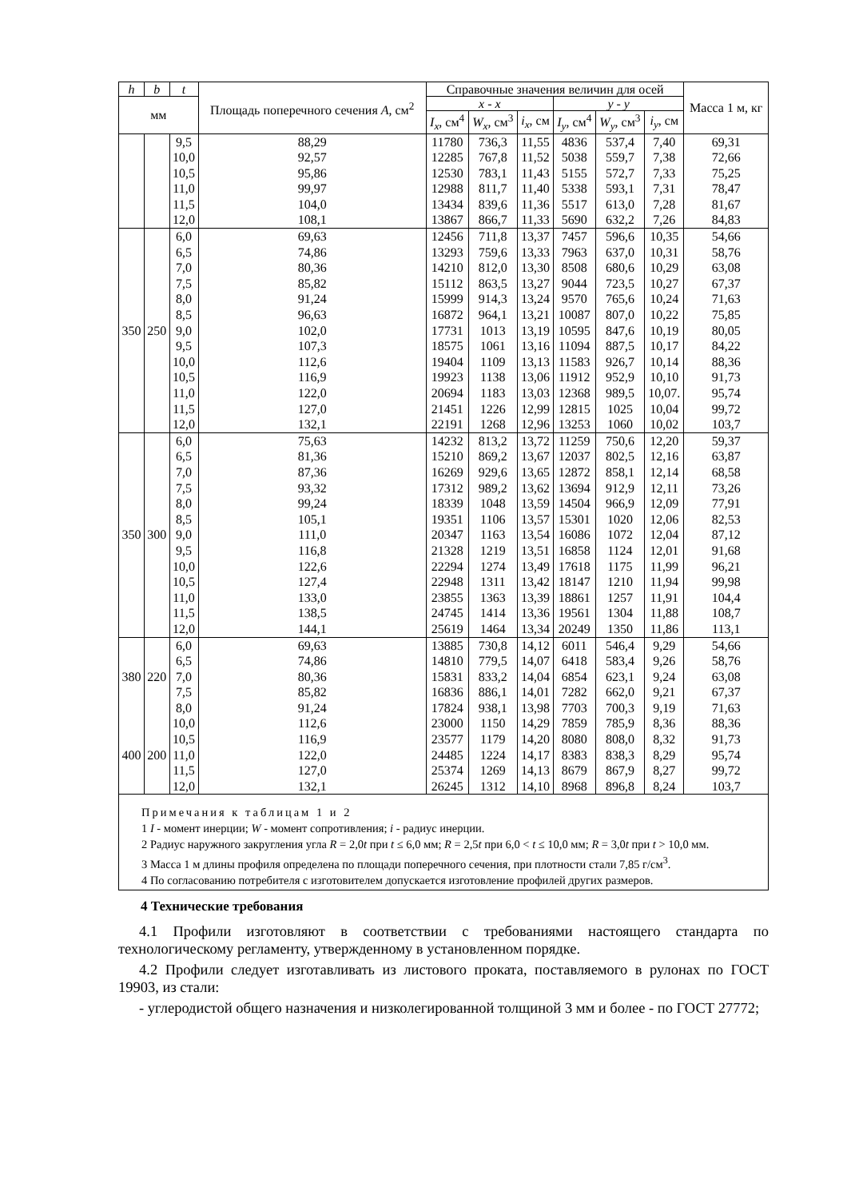| h | b | t | Площадь поперечного сечения A , см<sup>2</sup> | Справочные значения величин для осей | | | | | | Масса 1 м, кг |
| --- | --- | --- | --- | --- | --- | --- | --- | --- | --- | --- |
| мм | | | | x - x | | | y - y | | | |
| | | | | I<sub>x</sub> , см<sup>4</sup> | W<sub>x</sub> , см<sup>3</sup> | i<sub>x</sub> , см | I<sub>y</sub> , см<sup>4</sup> | W<sub>y</sub> , см<sup>3</sup> | i<sub>y</sub> , см | |
| | | 9,5 | 88,29 | 11780 | 736,3 | 11,55 | 4836 | 537,4 | 7,40 | 69,31 |
| | | 10,0 | 92,57 | 12285 | 767,8 | 11,52 | 5038 | 559,7 | 7,38 | 72,66 |
| | | 10,5 | 95,86 | 12530 | 783,1 | 11,43 | 5155 | 572,7 | 7,33 | 75,25 |
| | | 11,0 | 99,97 | 12988 | 811,7 | 11,40 | 5338 | 593,1 | 7,31 | 78,47 |
| | | 11,5 | 104,0 | 13434 | 839,6 | 11,36 | 5517 | 613,0 | 7,28 | 81,67 |
| | | 12,0 | 108,1 | 13867 | 866,7 | 11,33 | 5690 | 632,2 | 7,26 | 84,83 |
| 350 | 250 | 6,0 | 69,63 | 12456 | 711,8 | 13,37 | 7457 | 596,6 | 10,35 | 54,66 |
| | | 6,5 | 74,86 | 13293 | 759,6 | 13,33 | 7963 | 637,0 | 10,31 | 58,76 |
| | | 7,0 | 80,36 | 14210 | 812,0 | 13,30 | 8508 | 680,6 | 10,29 | 63,08 |
| | | 7,5 | 85,82 | 15112 | 863,5 | 13,27 | 9044 | 723,5 | 10,27 | 67,37 |
| | | 8,0 | 91,24 | 15999 | 914,3 | 13,24 | 9570 | 765,6 | 10,24 | 71,63 |
| | | 8,5 | 96,63 | 16872 | 964,1 | 13,21 | 10087 | 807,0 | 10,22 | 75,85 |
| | | 9,0 | 102,0 | 17731 | 1013 | 13,19 | 10595 | 847,6 | 10,19 | 80,05 |
| | | 9,5 | 107,3 | 18575 | 1061 | 13,16 | 11094 | 887,5 | 10,17 | 84,22 |
| | | 10,0 | 112,6 | 19404 | 1109 | 13,13 | 11583 | 926,7 | 10,14 | 88,36 |
| | | 10,5 | 116,9 | 19923 | 1138 | 13,06 | 11912 | 952,9 | 10,10 | 91,73 |
| | | 11,0 | 122,0 | 20694 | 1183 | 13,03 | 12368 | 989,5 | 10,07. | 95,74 |
| | | 11,5 | 127,0 | 21451 | 1226 | 12,99 | 12815 | 1025 | 10,04 | 99,72 |
| | | 12,0 | 132,1 | 22191 | 1268 | 12,96 | 13253 | 1060 | 10,02 | 103,7 |
| 350 | 300 | 6,0 | 75,63 | 14232 | 813,2 | 13,72 | 11259 | 750,6 | 12,20 | 59,37 |
| | | 6,5 | 81,36 | 15210 | 869,2 | 13,67 | 12037 | 802,5 | 12,16 | 63,87 |
| | | 7,0 | 87,36 | 16269 | 929,6 | 13,65 | 12872 | 858,1 | 12,14 | 68,58 |
| | | 7,5 | 93,32 | 17312 | 989,2 | 13,62 | 13694 | 912,9 | 12,11 | 73,26 |
| | | 8,0 | 99,24 | 18339 | 1048 | 13,59 | 14504 | 966,9 | 12,09 | 77,91 |
| | | 8,5 | 105,1 | 19351 | 1106 | 13,57 | 15301 | 1020 | 12,06 | 82,53 |
| | | 9,0 | 111,0 | 20347 | 1163 | 13,54 | 16086 | 1072 | 12,04 | 87,12 |
| | | 9,5 | 116,8 | 21328 | 1219 | 13,51 | 16858 | 1124 | 12,01 | 91,68 |
| | | 10,0 | 122,6 | 22294 | 1274 | 13,49 | 17618 | 1175 | 11,99 | 96,21 |
| | | 10,5 | 127,4 | 22948 | 1311 | 13,42 | 18147 | 1210 | 11,94 | 99,98 |
| | | 11,0 | 133,0 | 23855 | 1363 | 13,39 | 18861 | 1257 | 11,91 | 104,4 |
| | | 11,5 | 138,5 | 24745 | 1414 | 13,36 | 19561 | 1304 | 11,88 | 108,7 |
| | | 12,0 | 144,1 | 25619 | 1464 | 13,34 | 20249 | 1350 | 11,86 | 113,1 |
| 380 | 220 | 6,0 | 69,63 | 13885 | 730,8 | 14,12 | 6011 | 546,4 | 9,29 | 54,66 |
| | | 6,5 | 74,86 | 14810 | 779,5 | 14,07 | 6418 | 583,4 | 9,26 | 58,76 |
| | | 7,0 | 80,36 | 15831 | 833,2 | 14,04 | 6854 | 623,1 | 9,24 | 63,08 |
| | | 7,5 | 85,82 | 16836 | 886,1 | 14,01 | 7282 | 662,0 | 9,21 | 67,37 |
| | | 8,0 | 91,24 | 17824 | 938,1 | 13,98 | 7703 | 700,3 | 9,19 | 71,63 |
| 400 | 200 | 10,0 | 112,6 | 23000 | 1150 | 14,29 | 7859 | 785,9 | 8,36 | 88,36 |
| | | 10,5 | 116,9 | 23577 | 1179 | 14,20 | 8080 | 808,0 | 8,32 | 91,73 |
| | | 11,0 | 122,0 | 24485 | 1224 | 14,17 | 8383 | 838,3 | 8,29 | 95,74 |
| | | 11,5 | 127,0 | 25374 | 1269 | 14,13 | 8679 | 867,9 | 8,27 | 99,72 |
| | | 12,0 | 132,1 | 26245 | 1312 | 14,10 | 8968 | 896,8 | 8,24 | 103,7 |
Примечания к таблицам 1 и 2
1 I - момент инерции; W - момент сопротивления; i - радиус инерции.
2 Радиус наружного закругления угла R = 2,0t при t ≤ 6,0 мм; R = 2,5t при 6,0 < t ≤ 10,0 мм; R = 3,0t при t > 10,0 мм.
3 Масса 1 м длины профиля определена по площади поперечного сечения, при плотности стали 7,85 г/см<sup>3</sup>.
4 По согласованию потребителя с изготовителем допускается изготовление профилей других размеров.
4 Технические требования
4.1 Профили изготовляют в соответствии с требованиями настоящего стандарта по технологическому регламенту, утвержденному в установленном порядке.
4.2 Профили следует изготавливать из листового проката, поставляемого в рулонах по ГОСТ 19903, из стали:
- углеродистой общего назначения и низколегированной толщиной 3 мм и более - по ГОСТ 27772;